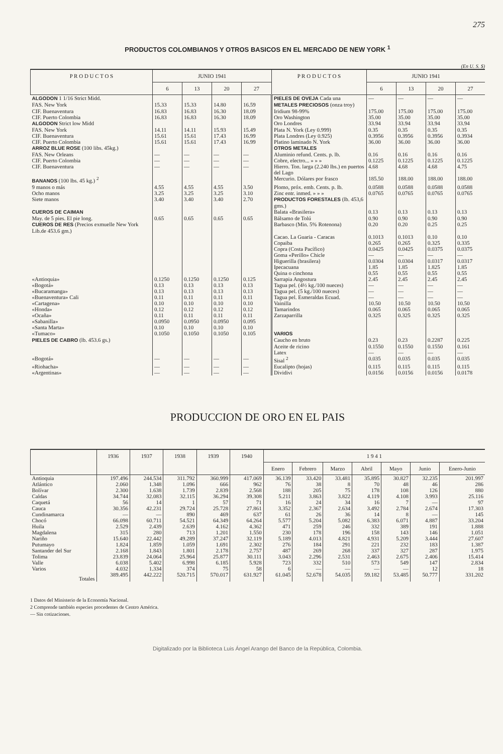275
PRODUCTOS COLOMBIANOS Y OTROS BASICOS EN EL MERCADO DE NEW YORK <sup>1</sup>
(En U. S. $)
| P R O D U C T O S | JUNIO 1941 | | | | P R O D U C T O S | JUNIO 1941 | | | |
| --- | --- | --- | --- | --- | --- | --- | --- | --- | --- |
| | 6 | 13 | 20 | 27 | | 6 | 13 | 20 | 27 |
| ALGODON 1 1/16 Strict Midd. | | | | | PIELES DE OVEJA Cada una | — | — | — | — |
| FAS. New York | 15.33 | 15.33 | 14.80 | 16.59 | METALES PRECIOSOS (onza troy) | | | | |
| CIF. Buenaventura | 16.83 | 16.83 | 16.30 | 18.09 | Iridium 98-99% | 175.00 | 175.00 | 175.00 | 175.00 |
| CIF. Puerto Colombia | 16.83 | 16.83 | 16.30 | 18.09 | Oro Washington | 35.00 | 35.00 | 35.00 | 35.00 |
| ALGODON Strict low Midd | | | | | Oro Londres | 33.94 | 33.94 | 33.94 | 33.94 |
| FAS. New York | 14.11 | 14.11 | 15.93 | 15.49 | Plata N. York (Ley 0.999) | 0.35 | 0.35 | 0.35 | 0.35 |
| CIF. Buenaventura | 15.61 | 15.61 | 17.43 | 16.99 | Plata Londres (Ley 0.925) | 0.3956 | 0.3956 | 0.3956 | 0.3934 |
| CIF. Puerto Colombia | 15.61 | 15.61 | 17.43 | 16.99 | Platino laminado N. York | 36.00 | 36.00 | 36.00 | 36.00 |
| ARROZ BLUE ROSE (100 libs. 45kg.) | | | | | OTROS METALES | | | | |
| FAS. New Orleans | — | — | — | — | Aluminio refund. Cents. p. lb. | 0.16 | 0.16 | 0.16 | 0.16 |
| CIF. Puerto Colombia | — | — | — | — | Cobre, electro... » » » | 0.1225 | 0.1225 | 0.1225 | 0.1225 |
| CIF. Buenaventura | — | — | — | — | Hierro. Ton. larga (2.240 lbs.) en puertos del Lago | 4.68 | 4.68 | 4.68 | 4.75 |
| BANANOS (100 lbs. 45 kg.) <sup>2</sup> | | | | | Mercurio. Dólares por frasco | 185.50 | 188.00 | 188.00 | 188.00 |
| 9 manos o más | 4.55 | 4.55 | 4.55 | 3.50 | Plomo, próx. emb. Cents. p. lb. | 0.0588 | 0.0588 | 0.0588 | 0.0588 |
| Ocho manos | 3.25 | 3.25 | 3.25 | 3.10 | Zinc entr. inmed. » » » | 0.0765 | 0.0765 | 0.0765 | 0.0765 |
| Siete manos | 3.40 | 3.40 | 3.40 | 2.70 | PRODUCTOS FORESTALES (lb. 453,6 gms.) | | | | |
| CUEROS DE CAIMAN | | | | | Balata «Brasilera» | 0.13 | 0.13 | 0.13 | 0.13 |
| May. de 5 pies. El pie long. | 0.65 | 0.65 | 0.65 | 0.65 | Bálsamo de Tolú | 0.90 | 0.90 | 0.90 | 0.90 |
| CUEROS DE RES (Precios exmuelle New York Lib.de 453.6 gm.) | | | | | Barbasco (Min. 5% Rotenona) | 0.20 | 0.20 | 0.25 | 0.25 |
| | | | | | Cacao. La Guaria - Caracas | 0.1013 | 0.1013 | 0.10 | 0.10 |
| | | | | | Copaiba | 0.265 | 0.265 | 0.325 | 0.335 |
| | | | | | Copra (Costa Pacífico) | 0.0425 | 0.0425 | 0.0375 | 0.0375 |
| | | | | | Goma «Perillo» Chicle | — | — | — | — |
| | | | | | Higuerilla (brasilera) | 0.0304 | 0.0304 | 0.0317 | 0.0317 |
| | | | | | Ipecacuana | 1.85 | 1.85 | 1.825 | 1.85 |
| | | | | | Quina o cinchona | 0.55 | 0.55 | 0.55 | 0.55 |
| «Antioquia» | 0.1250 | 0.1250 | 0.1250 | 0.125 | Sarrapia Angostura | 2.45 | 2.45 | 2.45 | 2.45 |
| «Bogotá» | 0.13 | 0.13 | 0.13 | 0.13 | Tagua pel. (4½ kg./100 nueces) | — | — | — | — |
| «Bucaramanga» | 0.13 | 0.13 | 0.13 | 0.13 | Tagua pel. (5 kg./100 nueces) | — | — | — | — |
| «Buenaventura» Cali | 0.11 | 0.11 | 0.11 | 0.11 | Tagua pel. Esmeraldas Ecuad. | — | — | — | — |
| «Cartagena» | 0.10 | 0.10 | 0.10 | 0.10 | Vainilla | 10.50 | 10.50 | 10.50 | 10.50 |
| «Honda» | 0.12 | 0.12 | 0.12 | 0.12 | Tamarindos | 0.065 | 0.065 | 0.065 | 0.065 |
| «Ocaña» | 0.11 | 0.11 | 0.11 | 0.11 | Zarzaparrilla | 0.325 | 0.325 | 0.325 | 0.325 |
| «Sabanilla» | 0.0950 | 0.0950 | 0.0950 | 0.095 | | | | | |
| «Santa Marta» | 0.10 | 0.10 | 0.10 | 0.10 | | | | | |
| «Tumaco» | 0.1050 | 0.1050 | 0.1050 | 0.105 | VARIOS | | | | |
| PIELES DE CABRO (lb. 453.6 gs.) | | | | | Caucho en bruto | 0.23 | 0.23 | 0.2287 | 0.225 |
| | | | | | Aceite de ricino | 0.1550 | 0.1550 | 0.1550 | 0.161 |
| | | | | | Latex | — | — | — | — |
| «Bogotá» | — | — | — | — | Sisal <sup>2</sup> | 0.035 | 0.035 | 0.035 | 0.035 |
| «Riohacha» | — | — | — | — | Eucalipto (hojas) | 0.115 | 0.115 | 0.115 | 0.115 |
| «Argentinas» | — | — | — | — | Dividivi | 0.0156 | 0.0156 | 0.0156 | 0.0178 |
PRODUCCION DE ORO EN EL PAIS
| | 1936 | 1937 | 1938 | 1939 | 1940 | 1 9 4 1 | | | | | | |
| --- | --- | --- | --- | --- | --- | --- | --- | --- | --- | --- | --- | --- |
| | | | | | | Enero | Febrero | Marzo | Abril | Mayo | Junio | Enero-Junio |
| Antioquia | 197.496 | 244.534 | 311.792 | 360.999 | 417.069 | 36.139 | 33.420 | 33.481 | 35.895 | 30.827 | 32.235 | 201.997 |
| Atlántico | 2.060 | 1.348 | 1.096 | 666 | 962 | 76 | 38 | 8 | 70 | 48 | 46 | 286 |
| Bolívar | 2.300 | 1.638 | 1.739 | 2.839 | 2.568 | 188 | 205 | 75 | 178 | 108 | 126 | 880 |
| Caldas | 34.744 | 32.083 | 32.115 | 36.294 | 39.308 | 5.211 | 3.863 | 3.822 | 4.119 | 4.108 | 3.993 | 25.116 |
| Caquetá | 56 | 14 | 1 | 57 | 71 | 16 | 24 | 34 | 16 | 7 | — | 97 |
| Cauca | 30.356 | 42.231 | 29.724 | 25.728 | 27.861 | 3.352 | 2.367 | 2.634 | 3.492 | 2.784 | 2.674 | 17.303 |
| Cundinamarca | — | — | 890 | 469 | 637 | 61 | 26 | 36 | 14 | 8 | — | 145 |
| Chocó | 66.098 | 60.711 | 54.521 | 64.349 | 64.264 | 5.577 | 5.204 | 5.082 | 6.383 | 6.071 | 4.887 | 33.204 |
| Huila | 2.529 | 2.439 | 2.639 | 4.162 | 4.362 | 471 | 259 | 246 | 332 | 389 | 191 | 1.888 |
| Magdalena | 315 | 280 | 713 | 1.201 | 1.550 | 230 | 178 | 196 | 158 | 143 | 146 | 1.051 |
| Nariño | 15.640 | 22.442 | 49.289 | 37.247 | 32.119 | 5.189 | 4.013 | 4.821 | 4.931 | 5.209 | 3.444 | 27.607 |
| Putumayo | 1.824 | 1.859 | 1.059 | 1.691 | 2.302 | 276 | 184 | 291 | 221 | 232 | 183 | 1.387 |
| Santander del Sur | 2.168 | 1.843 | 1.801 | 2.178 | 2.757 | 487 | 269 | 268 | 337 | 327 | 287 | 1.975 |
| Tolima | 23.839 | 24.064 | 25.964 | 25.877 | 30.111 | 3.043 | 2.296 | 2.531 | 2.463 | 2.675 | 2.406 | 15.414 |
| Valle | 6.038 | 5.402 | 6.998 | 6.185 | 5.928 | 723 | 332 | 510 | 573 | 549 | 147 | 2.834 |
| Varios | 4.032 | 1.334 | 374 | 75 | 58 | 6 | — | — | — | — | 12 | 18 |
| Totales | 389.495 | 442.222 | 520.715 | 570.017 | 631.927 | 61.045 | 52.678 | 54.035 | 59.182 | 53.485 | 50.777 | 331.202 |
1 Datos del Ministerio de la Economía Nacional.
2 Comprende también especies procedentes de Centro América.
— Sin cotizaciones.
Digitalizado por la Biblioteca Luis Ángel Arango del Banco de la República, Colombia.